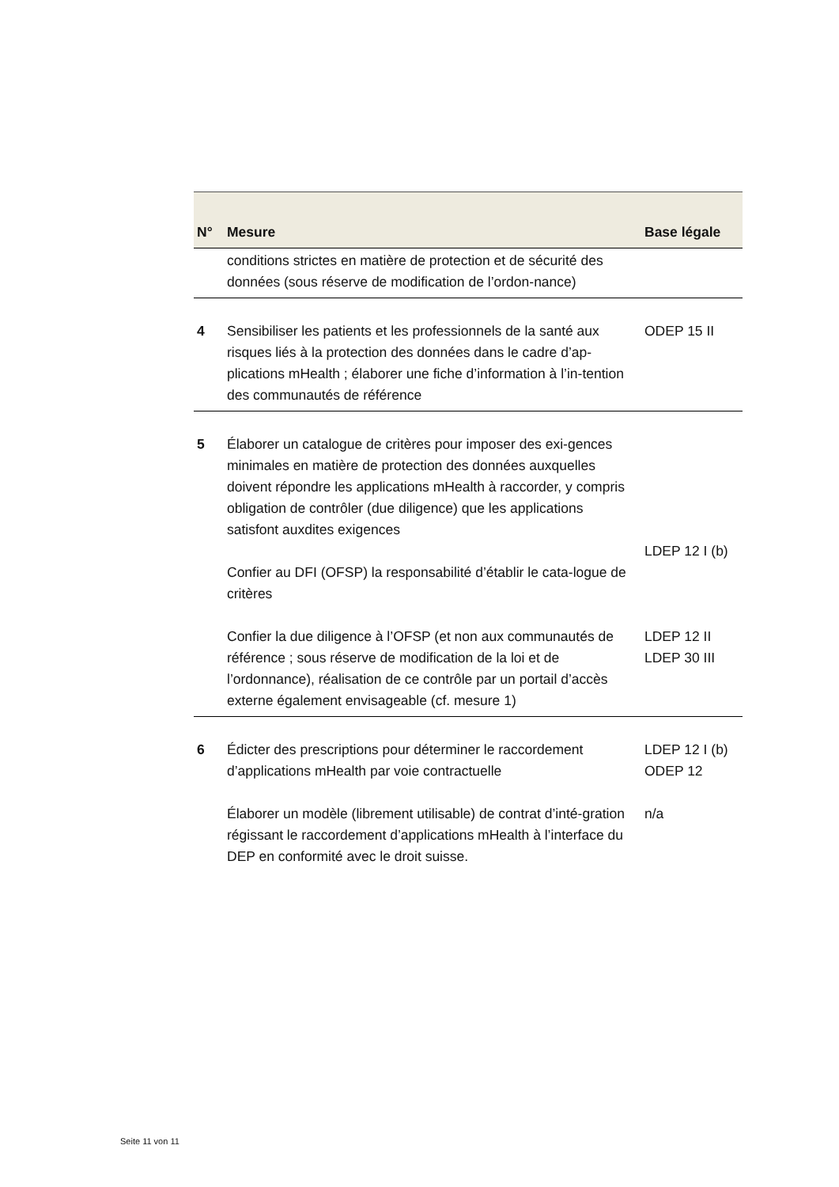| N° | Mesure | Base légale |
| --- | --- | --- |
| | conditions strictes en matière de protection et de sécurité des données (sous réserve de modification de l’ordon-nance) | |
| 4 | Sensibiliser les patients et les professionnels de la santé aux risques liés à la protection des données dans le cadre d’ap-plications mHealth ; élaborer une fiche d’information à l’in-tention des communautés de référence | ODEP 15 II |
| 5 | Élaborer un catalogue de critères pour imposer des exi-gences minimales en matière de protection des données auxquelles doivent répondre les applications mHealth à raccorder, y compris obligation de contrôler (due diligence) que les applications satisfont auxdites exigences Confier au DFI (OFSP) la responsabilité d’établir le cata-logue de critères Confier la due diligence à l’OFSP (et non aux communautés de référence ; sous réserve de modification de la loi et de l’ordonnance), réalisation de ce contrôle par un portail d’accès externe également envisageable (cf. mesure 1) | LDEP 12 I (b) LDEP 12 II LDEP 30 III |
| 6 | Édicter des prescriptions pour déterminer le raccordement d’applications mHealth par voie contractuelle Élaborer un modèle (librement utilisable) de contrat d’inté-gration régissant le raccordement d’applications mHealth à l’interface du DEP en conformité avec le droit suisse. | LDEP 12 I (b) ODEP 12 n/a |
Seite 11 von 11